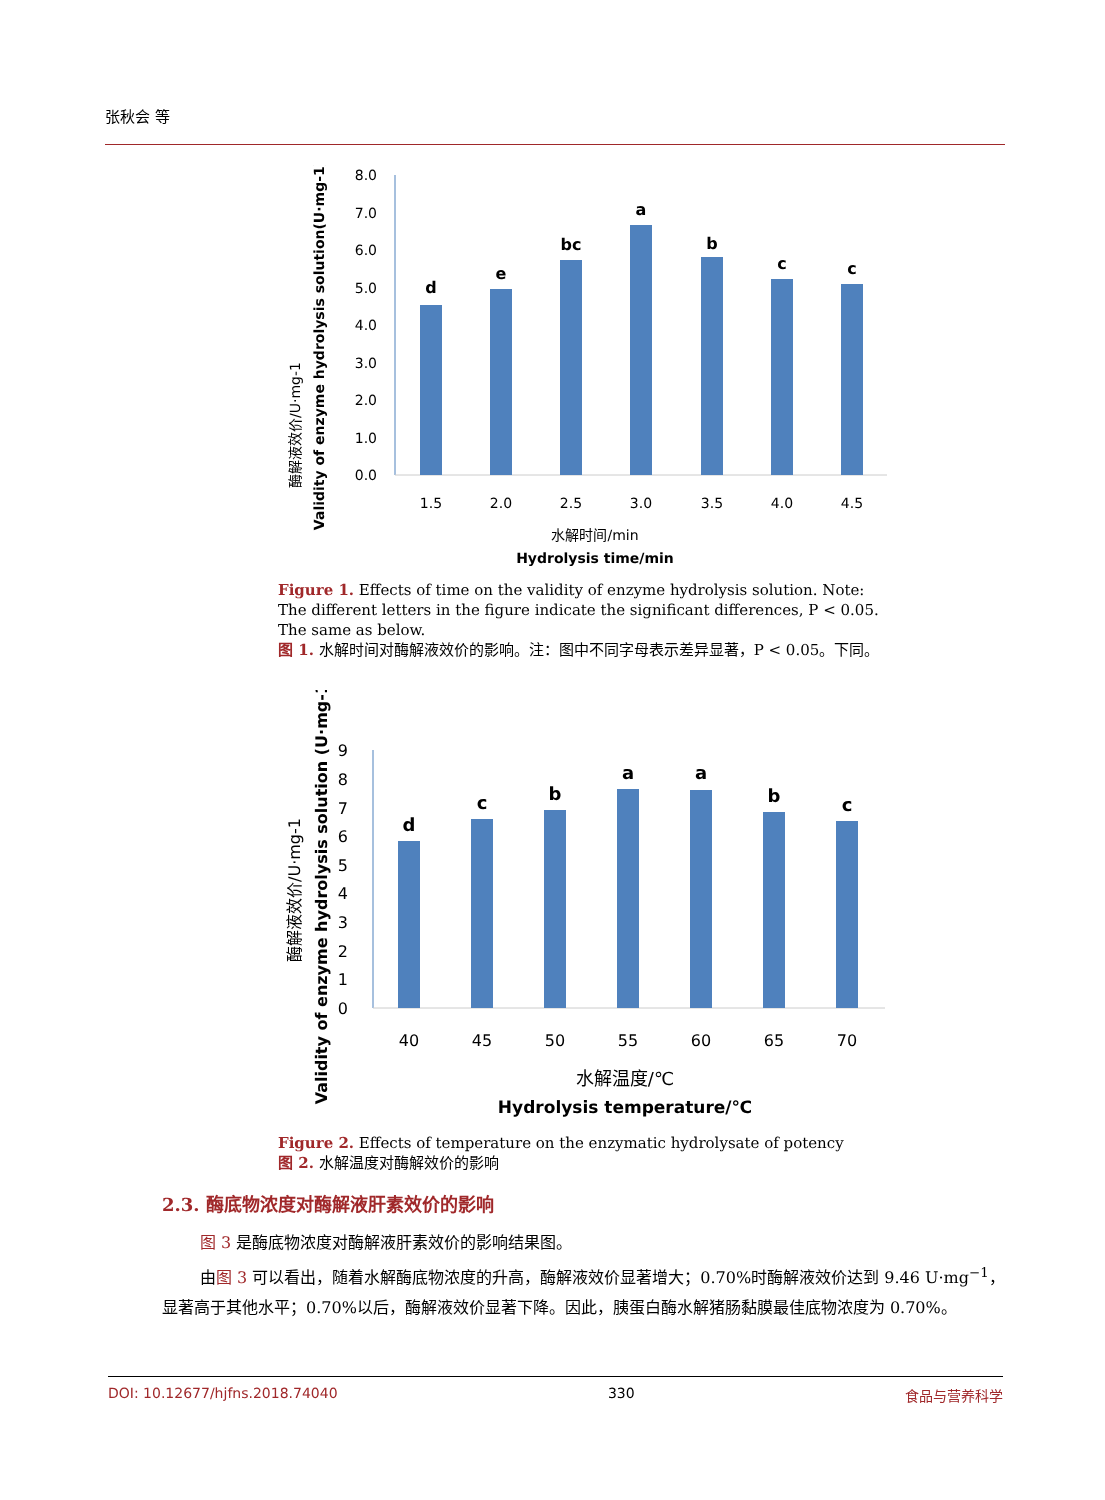张秋会 等
酶解液效价/U·mg-1
Validity of enzyme hydrolysis solution(U·mg-1)
0.0
1.0
2.0
3.0
4.0
5.0
6.0
7.0
8.0
d
e
bc
a
b
c
c
1.5
2.0
2.5
3.0
3.5
4.0
4.5
水解时间/min
Hydrolysis time/min
Figure 1. Effects of time on the validity of enzyme hydrolysis solution. Note: The different letters in the figure indicate the significant differences, P < 0.05. The same as below.
图 1. 水解时间对酶解液效价的影响。注：图中不同字母表示差异显著，P < 0.05。下同。
酶解液效价/U·mg-1
Validity of enzyme hydrolysis solution (U·mg-1)
0
1
2
3
4
5
6
7
8
9
d
c
b
a
a
b
c
40
45
50
55
60
65
70
水解温度/℃
Hydrolysis temperature/℃
Figure 2. Effects of temperature on the enzymatic hydrolysate of potency
图 2. 水解温度对酶解效价的影响
2.3. 酶底物浓度对酶解液肝素效价的影响
图 3 是酶底物浓度对酶解液肝素效价的影响结果图。
由图 3 可以看出，随着水解酶底物浓度的升高，酶解液效价显著增大；0.70%时酶解液效价达到 9.46 U·mg<sup>−1</sup>，显著高于其他水平；0.70%以后，酶解液效价显著下降。因此，胰蛋白酶水解猪肠黏膜最佳底物浓度为 0.70%。
DOI: 10.12677/hjfns.2018.74040 330 食品与营养科学